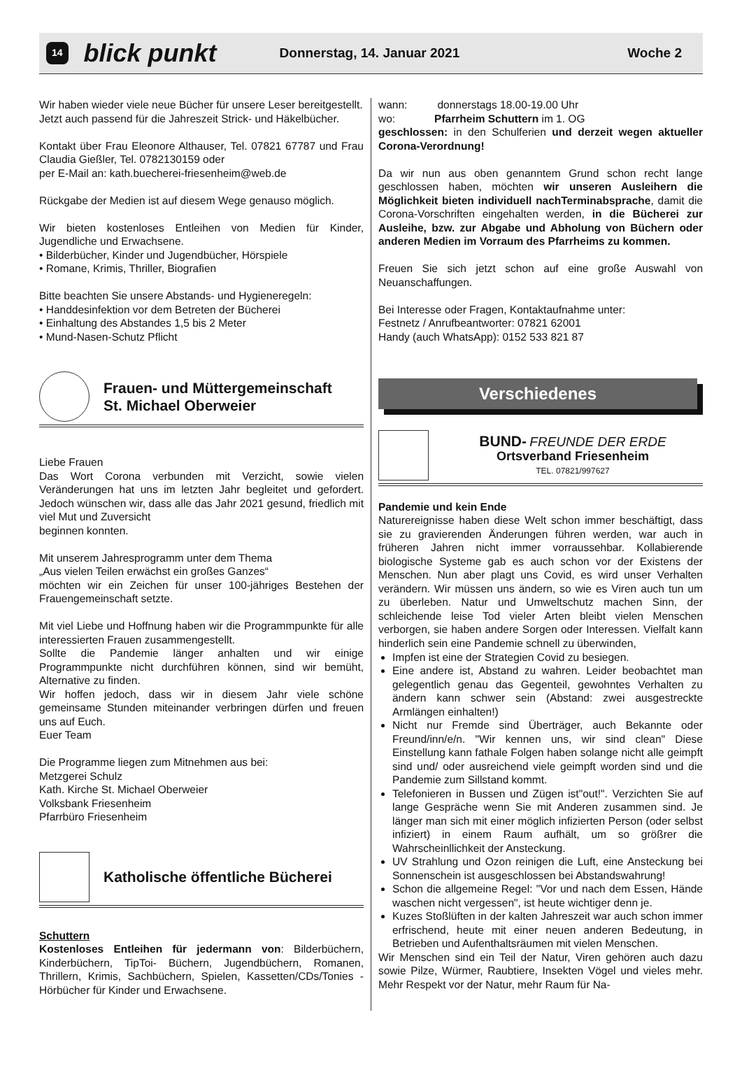14 blick punkt Donnerstag, 14. Januar 2021 Woche 2
Wir haben wieder viele neue Bücher für unsere Leser bereitgestellt.
Jetzt auch passend für die Jahreszeit Strick- und Häkelbücher.
Kontakt über Frau Eleonore Althauser, Tel. 07821 67787 und Frau Claudia Gießler, Tel. 0782130159 oder
per E-Mail an: kath.buecherei-friesenheim@web.de
Rückgabe der Medien ist auf diesem Wege genauso möglich.
Wir bieten kostenloses Entleihen von Medien für Kinder, Jugendliche und Erwachsene.
• Bilderbücher, Kinder und Jugendbücher, Hörspiele
• Romane, Krimis, Thriller, Biografien
Bitte beachten Sie unsere Abstands- und Hygieneregeln:
• Handdesinfektion vor dem Betreten der Bücherei
• Einhaltung des Abstandes 1,5 bis 2 Meter
• Mund-Nasen-Schutz Pflicht
Frauen- und Müttergemeinschaft
St. Michael Oberweier
Liebe Frauen
Das Wort Corona verbunden mit Verzicht, sowie vielen Veränderungen hat uns im letzten Jahr begleitet und gefordert. Jedoch wünschen wir, dass alle das Jahr 2021 gesund, friedlich mit viel Mut und Zuversicht
beginnen konnten.
Mit unserem Jahresprogramm unter dem Thema
„Aus vielen Teilen erwächst ein großes Ganzes“
möchten wir ein Zeichen für unser 100-jähriges Bestehen der Frauengemeinschaft setzte.
Mit viel Liebe und Hoffnung haben wir die Programmpunkte für alle interessierten Frauen zusammengestellt.
Sollte die Pandemie länger anhalten und wir einige Programmpunkte nicht durchführen können, sind wir bemüht, Alternative zu finden.
Wir hoffen jedoch, dass wir in diesem Jahr viele schöne gemeinsame Stunden miteinander verbringen dürfen und freuen uns auf Euch.
Euer Team
Die Programme liegen zum Mitnehmen aus bei:
Metzgerei Schulz
Kath. Kirche St. Michael Oberweier
Volksbank Friesenheim
Pfarrbüro Friesenheim
Katholische öffentliche Bücherei
Schuttern
Kostenloses Entleihen für jedermann von: Bilderbüchern, Kinderbüchern, TipToi- Büchern, Jugendbüchern, Romanen, Thrillern, Krimis, Sachbüchern, Spielen, Kassetten/CDs/Tonies - Hörbücher für Kinder und Erwachsene.
wann: donnerstags 18.00-19.00 Uhr
wo: Pfarrheim Schuttern im 1. OG
geschlossen: in den Schulferien und derzeit wegen aktueller Corona-Verordnung!
Da wir nun aus oben genanntem Grund schon recht lange geschlossen haben, möchten wir unseren Ausleihern die Möglichkeit bieten individuell nachTerminabsprache, damit die Corona-Vorschriften eingehalten werden, in die Bücherei zur Ausleihe, bzw. zur Abgabe und Abholung von Büchern oder anderen Medien im Vorraum des Pfarrheims zu kommen.
Freuen Sie sich jetzt schon auf eine große Auswahl von Neuanschaffungen.
Bei Interesse oder Fragen, Kontaktaufnahme unter:
Festnetz / Anrufbeantworter: 07821 62001
Handy (auch WhatsApp): 0152 533 821 87
Verschiedenes
BUND- FREUNDE DER ERDE
Ortsverband Friesenheim
TEL. 07821/997627
Pandemie und kein Ende
Naturereignisse haben diese Welt schon immer beschäftigt, dass sie zu gravierenden Änderungen führen werden, war auch in früheren Jahren nicht immer vorraussehbar. Kollabierende biologische Systeme gab es auch schon vor der Existens der Menschen. Nun aber plagt uns Covid, es wird unser Verhalten verändern. Wir müssen uns ändern, so wie es Viren auch tun um zu überleben. Natur und Umweltschutz machen Sinn, der schleichende leise Tod vieler Arten bleibt vielen Menschen verborgen, sie haben andere Sorgen oder Interessen. Vielfalt kann hinderlich sein eine Pandemie schnell zu überwinden,
Impfen ist eine der Strategien Covid zu besiegen.
Eine andere ist, Abstand zu wahren. Leider beobachtet man gelegentlich genau das Gegenteil, gewohntes Verhalten zu ändern kann schwer sein (Abstand: zwei ausgestreckte Armlängen einhalten!)
Nicht nur Fremde sind Überträger, auch Bekannte oder Freund/inn/e/n. "Wir kennen uns, wir sind clean" Diese Einstellung kann fathale Folgen haben solange nicht alle geimpft sind und/ oder ausreichend viele geimpft worden sind und die Pandemie zum Sillstand kommt.
Telefonieren in Bussen und Zügen ist"out!". Verzichten Sie auf lange Gespräche wenn Sie mit Anderen zusammen sind. Je länger man sich mit einer möglich infizierten Person (oder selbst infiziert) in einem Raum aufhält, um so größrer die Wahrscheinllichkeit der Ansteckung.
UV Strahlung und Ozon reinigen die Luft, eine Ansteckung bei Sonnenschein ist ausgeschlossen bei Abstandswahrung!
Schon die allgemeine Regel: "Vor und nach dem Essen, Hände waschen nicht vergessen", ist heute wichtiger denn je.
Kuzes Stoßlüften in der kalten Jahreszeit war auch schon immer erfrischend, heute mit einer neuen anderen Bedeutung, in Betrieben und Aufenthaltsräumen mit vielen Menschen.
Wir Menschen sind ein Teil der Natur, Viren gehören auch dazu sowie Pilze, Würmer, Raubtiere, Insekten Vögel und vieles mehr. Mehr Respekt vor der Natur, mehr Raum für Na-